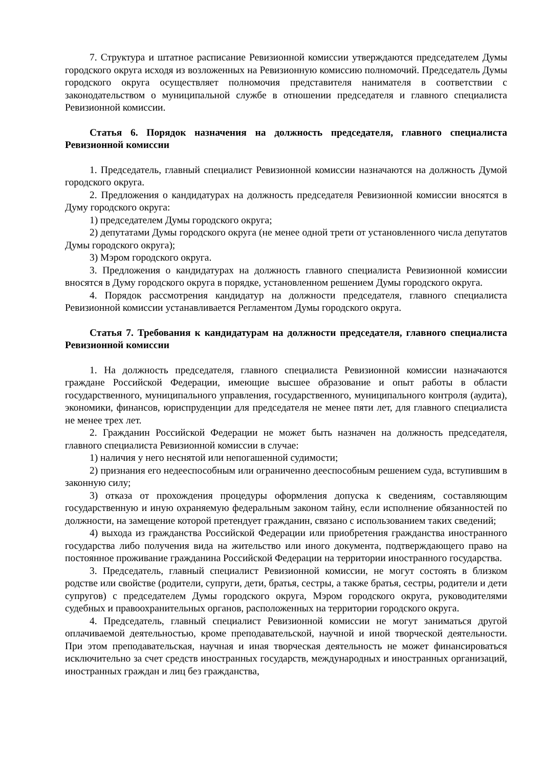7. Структура и штатное расписание Ревизионной комиссии утверждаются председателем Думы городского округа исходя из возложенных на Ревизионную комиссию полномочий. Председатель Думы городского округа осуществляет полномочия представителя нанимателя в соответствии с законодательством о муниципальной службе в отношении председателя и главного специалиста Ревизионной комиссии.
Статья 6. Порядок назначения на должность председателя, главного специалиста Ревизионной комиссии
1. Председатель, главный специалист Ревизионной комиссии назначаются на должность Думой городского округа.
2. Предложения о кандидатурах на должность председателя Ревизионной комиссии вносятся в Думу городского округа:
1) председателем Думы городского округа;
2) депутатами Думы городского округа (не менее одной трети от установленного числа депутатов Думы городского округа);
3) Мэром городского округа.
3. Предложения о кандидатурах на должность главного специалиста Ревизионной комиссии вносятся в Думу городского округа в порядке, установленном решением Думы городского округа.
4. Порядок рассмотрения кандидатур на должности председателя, главного специалиста Ревизионной комиссии устанавливается Регламентом Думы городского округа.
Статья 7. Требования к кандидатурам на должности председателя, главного специалиста Ревизионной комиссии
1. На должность председателя, главного специалиста Ревизионной комиссии назначаются граждане Российской Федерации, имеющие высшее образование и опыт работы в области государственного, муниципального управления, государственного, муниципального контроля (аудита), экономики, финансов, юриспруденции для председателя не менее пяти лет, для главного специалиста не менее трех лет.
2. Гражданин Российской Федерации не может быть назначен на должность председателя, главного специалиста Ревизионной комиссии в случае:
1) наличия у него неснятой или непогашенной судимости;
2) признания его недееспособным или ограниченно дееспособным решением суда, вступившим в законную силу;
3) отказа от прохождения процедуры оформления допуска к сведениям, составляющим государственную и иную охраняемую федеральным законом тайну, если исполнение обязанностей по должности, на замещение которой претендует гражданин, связано с использованием таких сведений;
4) выхода из гражданства Российской Федерации или приобретения гражданства иностранного государства либо получения вида на жительство или иного документа, подтверждающего право на постоянное проживание гражданина Российской Федерации на территории иностранного государства.
3. Председатель, главный специалист Ревизионной комиссии, не могут состоять в близком родстве или свойстве (родители, супруги, дети, братья, сестры, а также братья, сестры, родители и дети супругов) с председателем Думы городского округа, Мэром городского округа, руководителями судебных и правоохранительных органов, расположенных на территории городского округа.
4. Председатель, главный специалист Ревизионной комиссии не могут заниматься другой оплачиваемой деятельностью, кроме преподавательской, научной и иной творческой деятельности. При этом преподавательская, научная и иная творческая деятельность не может финансироваться исключительно за счет средств иностранных государств, международных и иностранных организаций, иностранных граждан и лиц без гражданства,